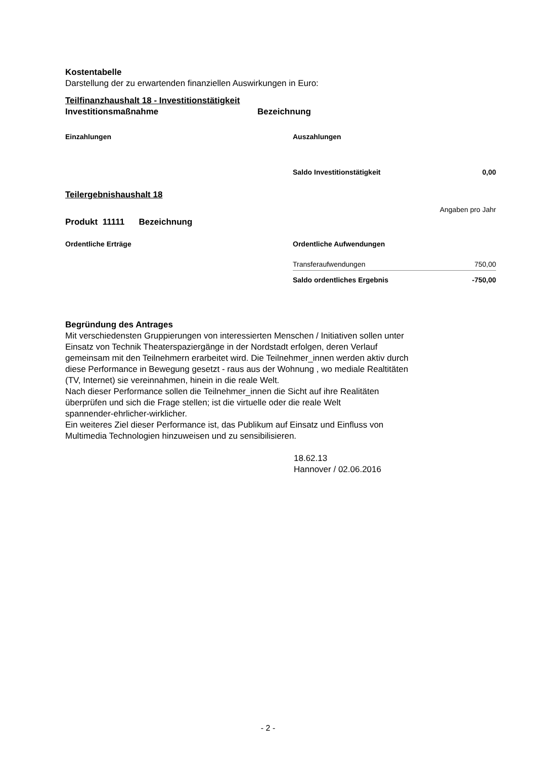Kostentabelle
Darstellung der zu erwartenden finanziellen Auswirkungen in Euro:
Teilfinanzhaushalt 18 - Investitionstätigkeit
Investitionsmaßnahme Bezeichnung
| Einzahlungen | Auszahlungen | |
| | Saldo Investitionstätigkeit | 0,00 |
Teilergebnishaushalt 18
Angaben pro Jahr
Produkt 11111 Bezeichnung
| Ordentliche Erträge | Ordentliche Aufwendungen | |
| | Transferaufwendungen | 750,00 |
| | Saldo ordentliches Ergebnis | -750,00 |
Begründung des Antrages
Mit verschiedensten Gruppierungen von interessierten Menschen / Initiativen sollen unter
Einsatz von Technik Theaterspaziergänge in der Nordstadt erfolgen, deren Verlauf
gemeinsam mit den Teilnehmern erarbeitet wird. Die Teilnehmer_innen werden aktiv durch
diese Performance in Bewegung gesetzt - raus aus der Wohnung , wo mediale Realtitäten
(TV, Internet) sie vereinnahmen, hinein in die reale Welt.
Nach dieser Performance sollen die Teilnehmer_innen die Sicht auf ihre Realitäten
überprüfen und sich die Frage stellen; ist die virtuelle oder die reale Welt
spannender-ehrlicher-wirklicher.
Ein weiteres Ziel dieser Performance ist, das Publikum auf Einsatz und Einfluss von
Multimedia Technologien hinzuweisen und zu sensibilisieren.
18.62.13
Hannover / 02.06.2016
- 2 -